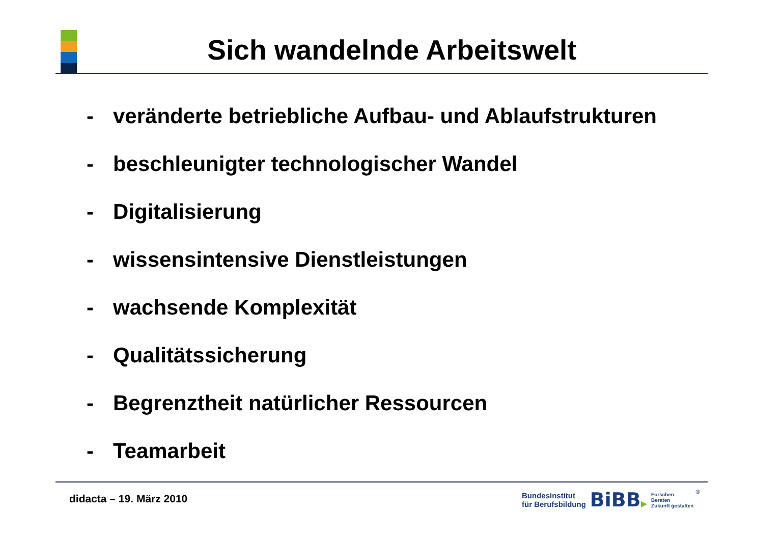Sich wandelnde Arbeitswelt
- veränderte betriebliche Aufbau- und Ablaufstrukturen
- beschleunigter technologischer Wandel
- Digitalisierung
- wissensintensive Dienstleistungen
- wachsende Komplexität
- Qualitätssicherung
- Begrenztheit natürlicher Ressourcen
- Teamarbeit
didacta – 19. März 2010
Bundesinstitut
für Berufsbildung
BiBB▶
Forschen
Beraten
Zukunft gestalten
®